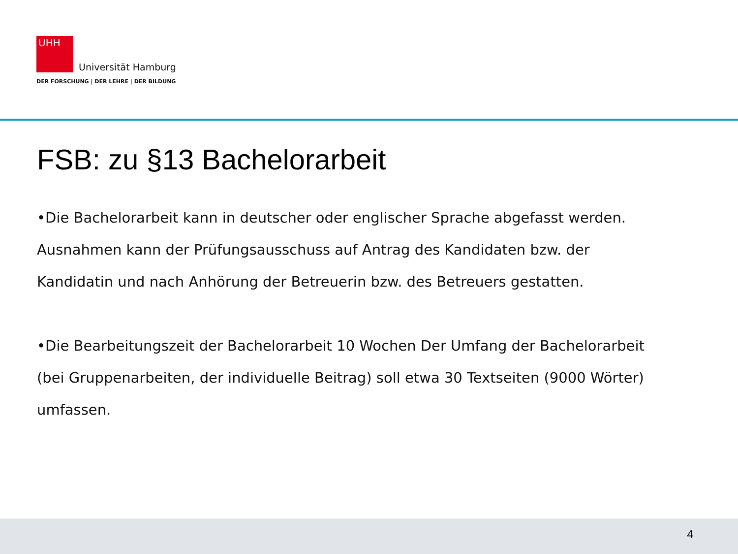UHH
Universität Hamburg
DER FORSCHUNG | DER LEHRE | DER BILDUNG
FSB: zu §13 Bachelorarbeit
•Die Bachelorarbeit kann in deutscher oder englischer Sprache abgefasst werden. Ausnahmen kann der Prüfungsausschuss auf Antrag des Kandidaten bzw. der Kandidatin und nach Anhörung der Betreuerin bzw. des Betreuers gestatten.
•Die Bearbeitungszeit der Bachelorarbeit 10 Wochen Der Umfang der Bachelorarbeit (bei Gruppenarbeiten, der individuelle Beitrag) soll etwa 30 Textseiten (9000 Wörter) umfassen.
4